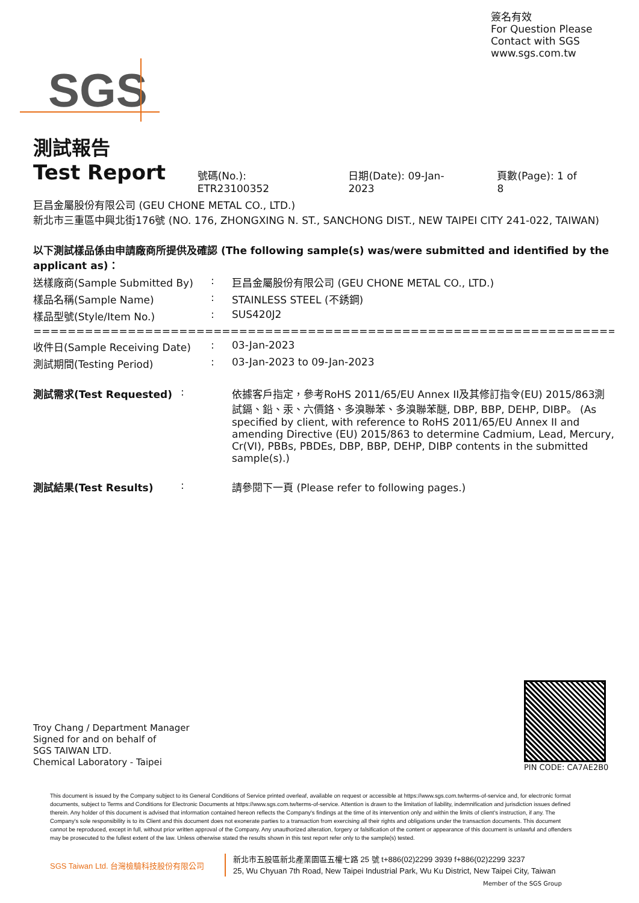簽名有效
For Question Please
Contact with SGS
www.sgs.com.tw
SGS
測試報告
Test Report
號碼(No.): ETR23100352 日期(Date): 09-Jan-2023 頁數(Page): 1 of 8
巨昌金屬股份有限公司 (GEU CHONE METAL CO., LTD.)
新北市三重區中興北街176號 (NO. 176, ZHONGXING N. ST., SANCHONG DIST., NEW TAIPEI CITY 241-022, TAIWAN)
以下測試樣品係由申請廠商所提供及確認 (The following sample(s) was/were submitted and identified by the applicant as)：
送樣廠商(Sample Submitted By) : 巨昌金屬股份有限公司 (GEU CHONE METAL CO., LTD.)
樣品名稱(Sample Name) : STAINLESS STEEL (不銹鋼)
樣品型號(Style/Item No.) : SUS420J2
=================================================================================
收件日(Sample Receiving Date) : 03-Jan-2023
測試期間(Testing Period) : 03-Jan-2023 to 09-Jan-2023
測試需求(Test Requested) : 依據客戶指定，參考RoHS 2011/65/EU Annex II及其修訂指令(EU) 2015/863測試鎘、鉛、汞、六價鉻、多溴聯苯、多溴聯苯醚, DBP, BBP, DEHP, DIBP。 (As specified by client, with reference to RoHS 2011/65/EU Annex II and amending Directive (EU) 2015/863 to determine Cadmium, Lead, Mercury, Cr(VI), PBBs, PBDEs, DBP, BBP, DEHP, DIBP contents in the submitted sample(s).)
測試結果(Test Results) : 請參閱下一頁 (Please refer to following pages.)
Troy Chang / Department Manager
Signed for and on behalf of
SGS TAIWAN LTD.
Chemical Laboratory - Taipei
PIN CODE: CA7AE2B0
This document is issued by the Company subject to its General Conditions of Service printed overleaf, available on request or accessible at https://www.sgs.com.tw/terms-of-service and, for electronic format documents, subject to Terms and Conditions for Electronic Documents at https://www.sgs.com.tw/terms-of-service. Attention is drawn to the limitation of liability, indemnification and jurisdiction issues defined therein. Any holder of this document is advised that information contained hereon reflects the Company's findings at the time of its intervention only and within the limits of client's instruction, if any. The Company's sole responsibility is to its Client and this document does not exonerate parties to a transaction from exercising all their rights and obligations under the transaction documents. This document cannot be reproduced, except in full, without prior written approval of the Company. Any unauthorized alteration, forgery or falsification of the content or appearance of this document is unlawful and offenders may be prosecuted to the fullest extent of the law. Unless otherwise stated the results shown in this test report refer only to the sample(s) tested.
SGS Taiwan Ltd. 台灣檢驗科技股份有限公司
新北市五股區新北產業園區五權七路 25 號 t+886(02)2299 3939 f+886(02)2299 3237
25, Wu Chyuan 7th Road, New Taipei Industrial Park, Wu Ku District, New Taipei City, Taiwan
Member of the SGS Group